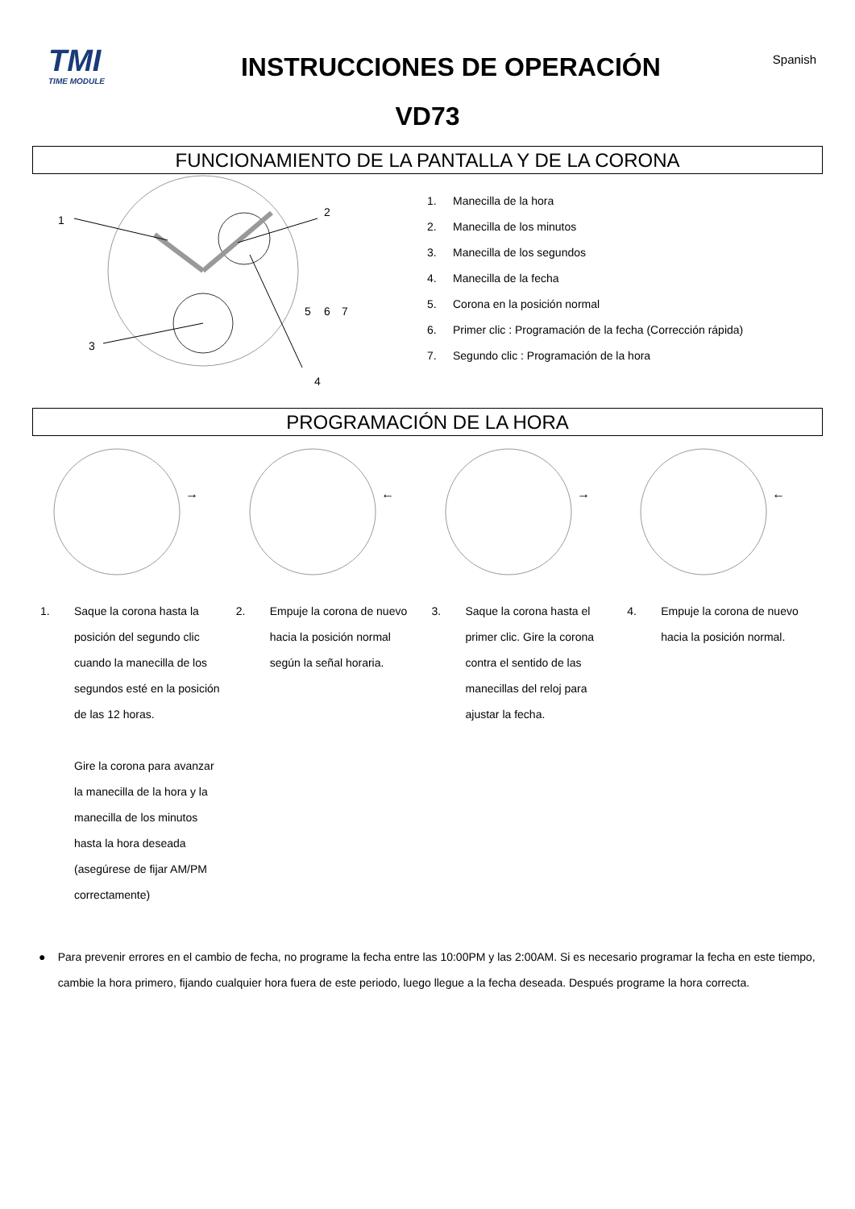TMI
TIME MODULE
INSTRUCCIONES DE OPERACIÓN
Spanish
VD73
FUNCIONAMIENTO DE LA PANTALLA Y DE LA CORONA
1
2
3
4
5
6
7
1. Manecilla de la hora
2. Manecilla de los minutos
3. Manecilla de los segundos
4. Manecilla de la fecha
5. Corona en la posición normal
6. Primer clic : Programación de la fecha (Corrección rápida)
7. Segundo clic : Programación de la hora
PROGRAMACIÓN DE LA HORA
→
←
→
←
1. Saque la corona hasta la posición del segundo clic cuando la manecilla de los segundos esté en la posición de las 12 horas.
Gire la corona para avanzar la manecilla de la hora y la manecilla de los minutos hasta la hora deseada (asegúrese de fijar AM/PM correctamente)
2. Empuje la corona de nuevo hacia la posición normal según la señal horaria.
3. Saque la corona hasta el primer clic. Gire la corona contra el sentido de las manecillas del reloj para ajustar la fecha.
4. Empuje la corona de nuevo hacia la posición normal.
● Para prevenir errores en el cambio de fecha, no programe la fecha entre las 10:00PM y las 2:00AM. Si es necesario programar la fecha en este tiempo, cambie la hora primero, fijando cualquier hora fuera de este periodo, luego llegue a la fecha deseada. Después programe la hora correcta.